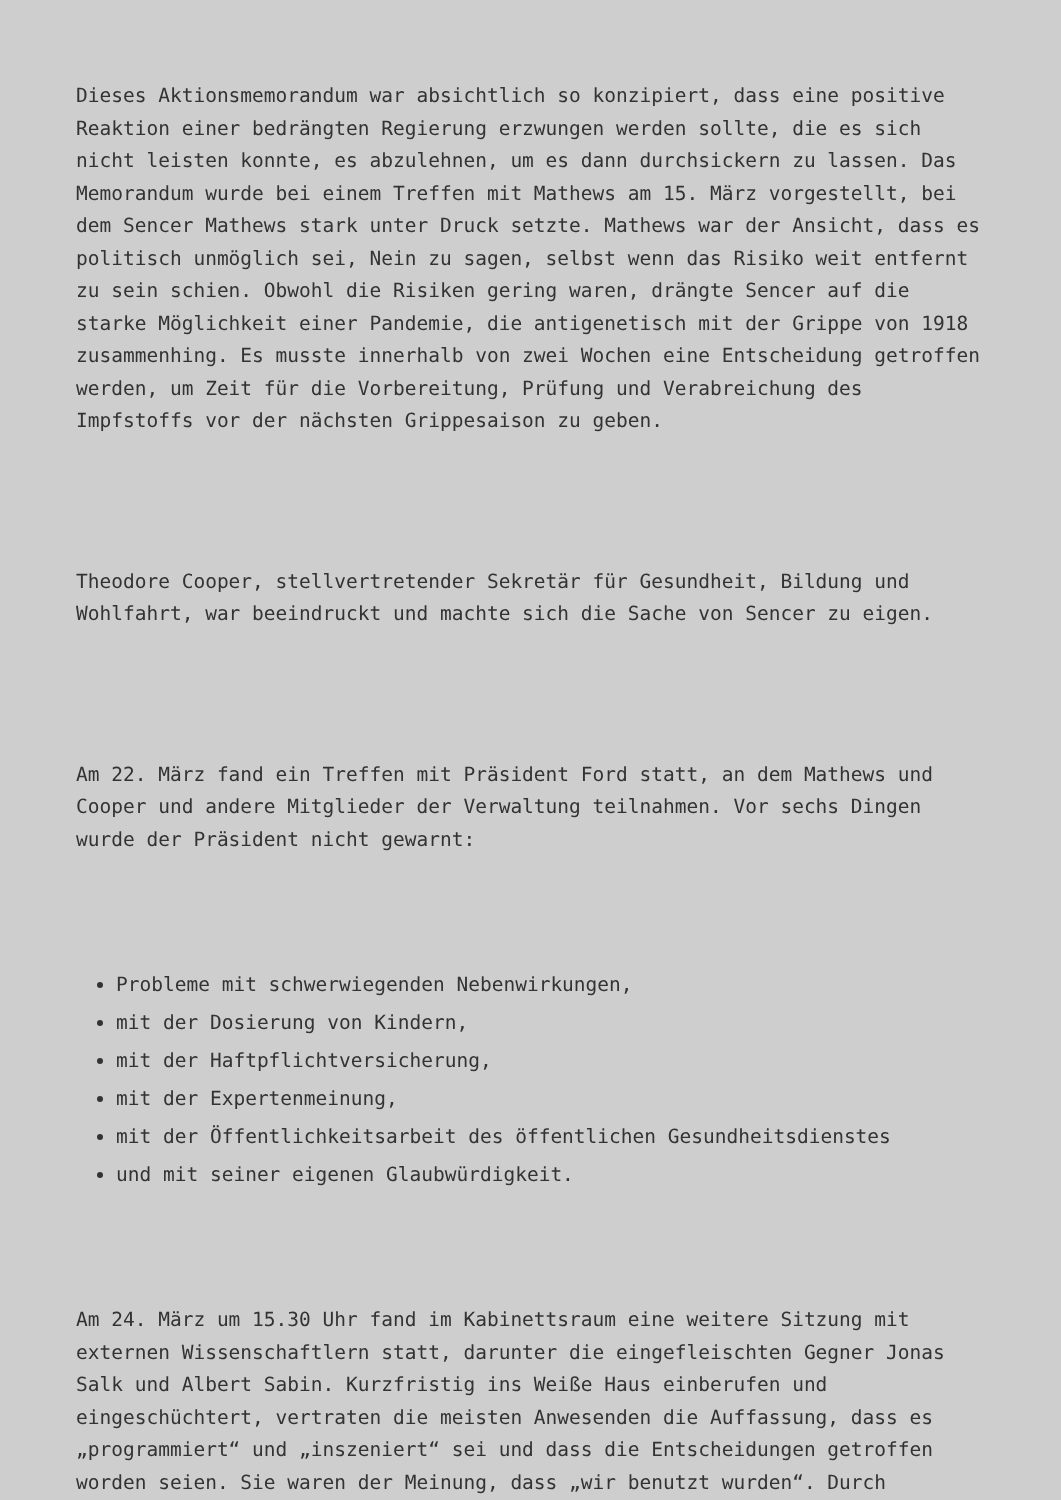Dieses Aktionsmemorandum war absichtlich so konzipiert, dass eine positive Reaktion einer bedrängten Regierung erzwungen werden sollte, die es sich nicht leisten konnte, es abzulehnen, um es dann durchsickern zu lassen. Das Memorandum wurde bei einem Treffen mit Mathews am 15. März vorgestellt, bei dem Sencer Mathews stark unter Druck setzte. Mathews war der Ansicht, dass es politisch unmöglich sei, Nein zu sagen, selbst wenn das Risiko weit entfernt zu sein schien. Obwohl die Risiken gering waren, drängte Sencer auf die starke Möglichkeit einer Pandemie, die antigenetisch mit der Grippe von 1918 zusammenhing. Es musste innerhalb von zwei Wochen eine Entscheidung getroffen werden, um Zeit für die Vorbereitung, Prüfung und Verabreichung des Impfstoffs vor der nächsten Grippesaison zu geben.
Theodore Cooper, stellvertretender Sekretär für Gesundheit, Bildung und Wohlfahrt, war beeindruckt und machte sich die Sache von Sencer zu eigen.
Am 22. März fand ein Treffen mit Präsident Ford statt, an dem Mathews und Cooper und andere Mitglieder der Verwaltung teilnahmen. Vor sechs Dingen wurde der Präsident nicht gewarnt:
Probleme mit schwerwiegenden Nebenwirkungen,
mit der Dosierung von Kindern,
mit der Haftpflichtversicherung,
mit der Expertenmeinung,
mit der Öffentlichkeitsarbeit des öffentlichen Gesundheitsdienstes
und mit seiner eigenen Glaubwürdigkeit.
Am 24. März um 15.30 Uhr fand im Kabinettsraum eine weitere Sitzung mit externen Wissenschaftlern statt, darunter die eingefleischten Gegner Jonas Salk und Albert Sabin. Kurzfristig ins Weiße Haus einberufen und eingeschüchtert, vertraten die meisten Anwesenden die Auffassung, dass es „programmiert“ und „inszeniert“ sei und dass die Entscheidungen getroffen worden seien. Sie waren der Meinung, dass „wir benutzt wurden“. Durch